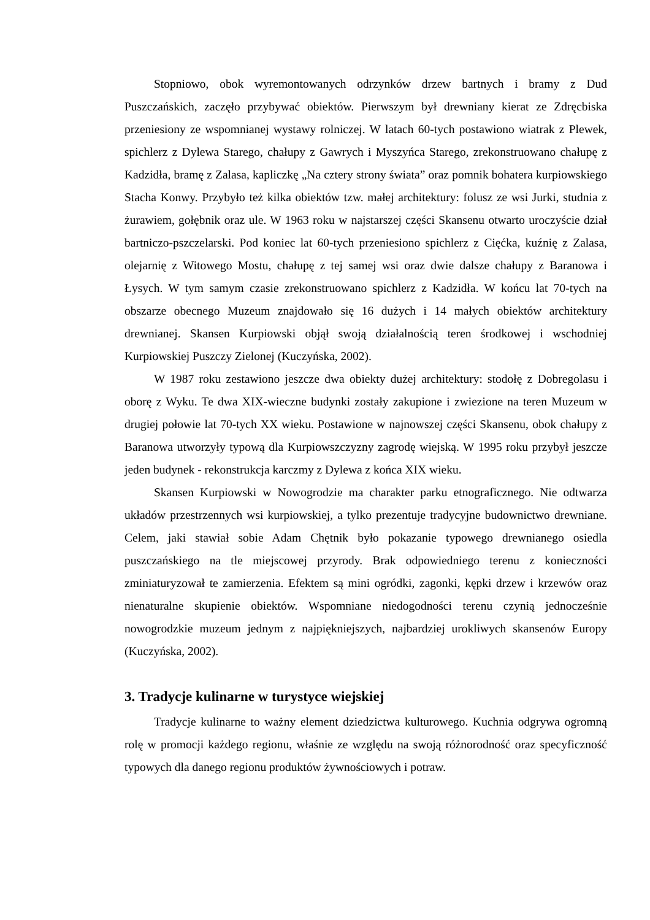Stopniowo, obok wyremontowanych odrzynków drzew bartnych i bramy z Dud Puszczańskich, zaczęło przybywać obiektów. Pierwszym był drewniany kierat ze Zdręcbiska przeniesiony ze wspomnianej wystawy rolniczej. W latach 60-tych postawiono wiatrak z Plewek, spichlerz z Dylewa Starego, chałupy z Gawrych i Myszyńca Starego, zrekonstruowano chałupę z Kadzidła, bramę z Zalasa, kapliczkę „Na cztery strony świata” oraz pomnik bohatera kurpiowskiego Stacha Konwy. Przybyło też kilka obiektów tzw. małej architektury: folusz ze wsi Jurki, studnia z żurawiem, gołębnik oraz ule. W 1963 roku w najstarszej części Skansenu otwarto uroczyście dział bartniczo-pszczelarski. Pod koniec lat 60-tych przeniesiono spichlerz z Cięćka, kuźnię z Zalasa, olejarnię z Witowego Mostu, chałupę z tej samej wsi oraz dwie dalsze chałupy z Baranowa i Łysych. W tym samym czasie zrekonstruowano spichlerz z Kadzidła. W końcu lat 70-tych na obszarze obecnego Muzeum znajdowało się 16 dużych i 14 małych obiektów architektury drewnianej. Skansen Kurpiowski objął swoją działalnością teren środkowej i wschodniej Kurpiowskiej Puszczy Zielonej (Kuczyńska, 2002).
W 1987 roku zestawiono jeszcze dwa obiekty dużej architektury: stodołę z Dobregolasu i oborę z Wyku. Te dwa XIX-wieczne budynki zostały zakupione i zwiezione na teren Muzeum w drugiej połowie lat 70-tych XX wieku. Postawione w najnowszej części Skansenu, obok chałupy z Baranowa utworzyły typową dla Kurpiowszczyzny zagrodę wiejską. W 1995 roku przybył jeszcze jeden budynek - rekonstrukcja karczmy z Dylewa z końca XIX wieku.
Skansen Kurpiowski w Nowogrodzie ma charakter parku etnograficznego. Nie odtwarza układów przestrzennych wsi kurpiowskiej, a tylko prezentuje tradycyjne budownictwo drewniane. Celem, jaki stawiał sobie Adam Chętnik było pokazanie typowego drewnianego osiedla puszczańskiego na tle miejscowej przyrody. Brak odpowiedniego terenu z konieczności zminiaturyzował te zamierzenia. Efektem są mini ogródki, zagonki, kępki drzew i krzewów oraz nienaturalne skupienie obiektów. Wspomniane niedogodności terenu czynią jednocześnie nowogrodzkie muzeum jednym z najpiękniejszych, najbardziej urokliwych skansenów Europy (Kuczyńska, 2002).
3. Tradycje kulinarne w turystyce wiejskiej
Tradycje kulinarne to ważny element dziedzictwa kulturowego. Kuchnia odgrywa ogromną rolę w promocji każdego regionu, właśnie ze względu na swoją różnorodność oraz specyficzność typowych dla danego regionu produktów żywnościowych i potraw.